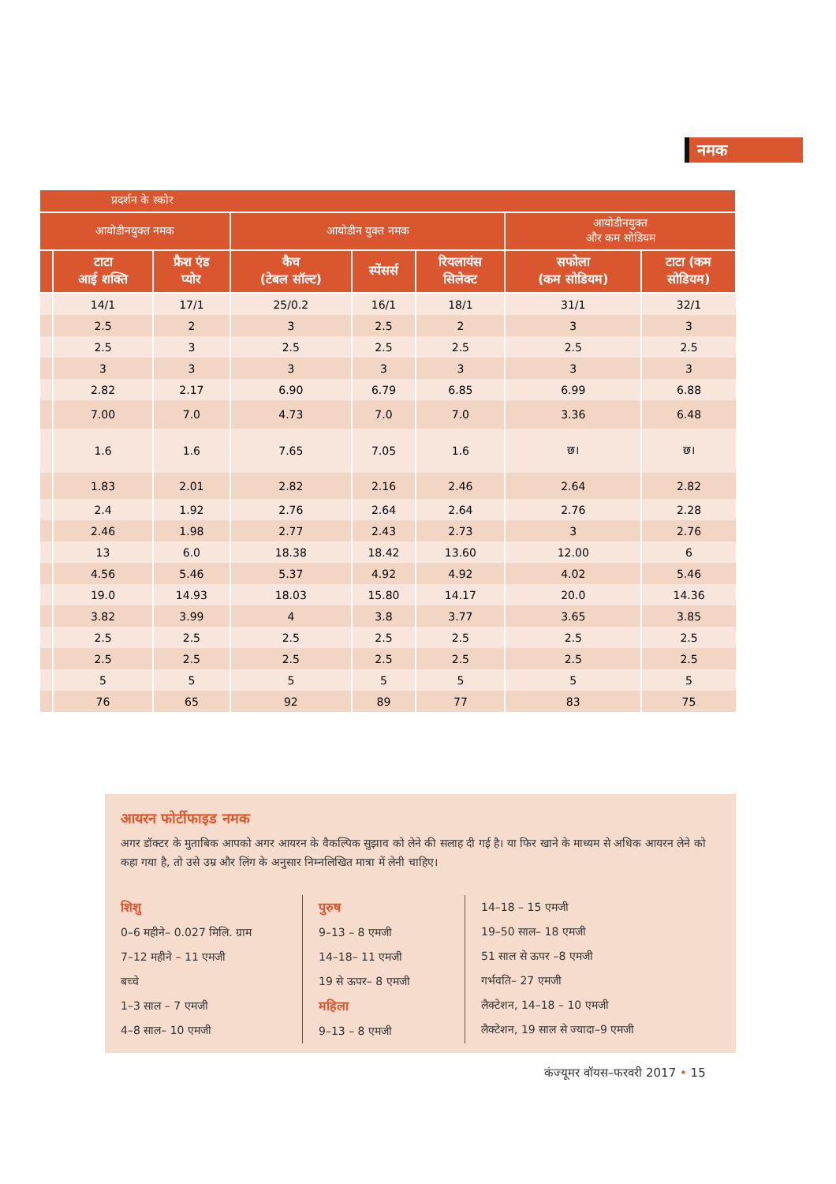नमक
| प्रदर्शन के स्कोर | | | | | | | |
| --- | --- | --- | --- | --- | --- | --- | --- |
| आयोडीनयुक्त नमक | | | आयोडीन युक्त नमक | | | आयोडीनयुक्त और कम सोडियम | |
| | टाटा आई शक्ति | फ्रैश एंड प्योर | कैच (टेबल सॉल्ट) | स्पेंसर्स | रियलायंस सिलेक्ट | सफोला (कम सोडियम) | टाटा (कम सोडियम) |
| | 14/1 | 17/1 | 25/0.2 | 16/1 | 18/1 | 31/1 | 32/1 |
| | 2.5 | 2 | 3 | 2.5 | 2 | 3 | 3 |
| | 2.5 | 3 | 2.5 | 2.5 | 2.5 | 2.5 | 2.5 |
| | 3 | 3 | 3 | 3 | 3 | 3 | 3 |
| | 2.82 | 2.17 | 6.90 | 6.79 | 6.85 | 6.99 | 6.88 |
| | 7.00 | 7.0 | 4.73 | 7.0 | 7.0 | 3.36 | 6.48 |
| | 1.6 | 1.6 | 7.65 | 7.05 | 1.6 | छ। | छ। |
| | 1.83 | 2.01 | 2.82 | 2.16 | 2.46 | 2.64 | 2.82 |
| | 2.4 | 1.92 | 2.76 | 2.64 | 2.64 | 2.76 | 2.28 |
| | 2.46 | 1.98 | 2.77 | 2.43 | 2.73 | 3 | 2.76 |
| | 13 | 6.0 | 18.38 | 18.42 | 13.60 | 12.00 | 6 |
| | 4.56 | 5.46 | 5.37 | 4.92 | 4.92 | 4.02 | 5.46 |
| | 19.0 | 14.93 | 18.03 | 15.80 | 14.17 | 20.0 | 14.36 |
| | 3.82 | 3.99 | 4 | 3.8 | 3.77 | 3.65 | 3.85 |
| | 2.5 | 2.5 | 2.5 | 2.5 | 2.5 | 2.5 | 2.5 |
| | 2.5 | 2.5 | 2.5 | 2.5 | 2.5 | 2.5 | 2.5 |
| | 5 | 5 | 5 | 5 | 5 | 5 | 5 |
| | 76 | 65 | 92 | 89 | 77 | 83 | 75 |
आयरन फोर्टीफाइड नमक
अगर डॉक्टर के मुताबिक आपको अगर आयरन के वैकल्पिक सुझाव को लेने की सलाह दी गई है। या फिर खाने के माध्यम से अधिक आयरन लेने को कहा गया है, तो उसे उम्र और लिंग के अनुसार निम्नलिखित मात्रा में लेनी चाहिए।
शिशु
0–6 महीने– 0.027 मिलि. ग्राम
7–12 महीने – 11 एमजी
बच्चे
1–3 साल – 7 एमजी
4–8 साल– 10 एमजी
पुरुष
9–13 – 8 एमजी
14–18– 11 एमजी
19 से ऊपर– 8 एमजी
महिला
9–13 – 8 एमजी
14–18 – 15 एमजी
19–50 साल– 18 एमजी
51 साल से ऊपर –8 एमजी
गर्भवति– 27 एमजी
लैक्टेशन, 14–18 – 10 एमजी
लैक्टेशन, 19 साल से ज्यादा–9 एमजी
कंज्यूमर वॉयस–फरवरी 2017 • 15